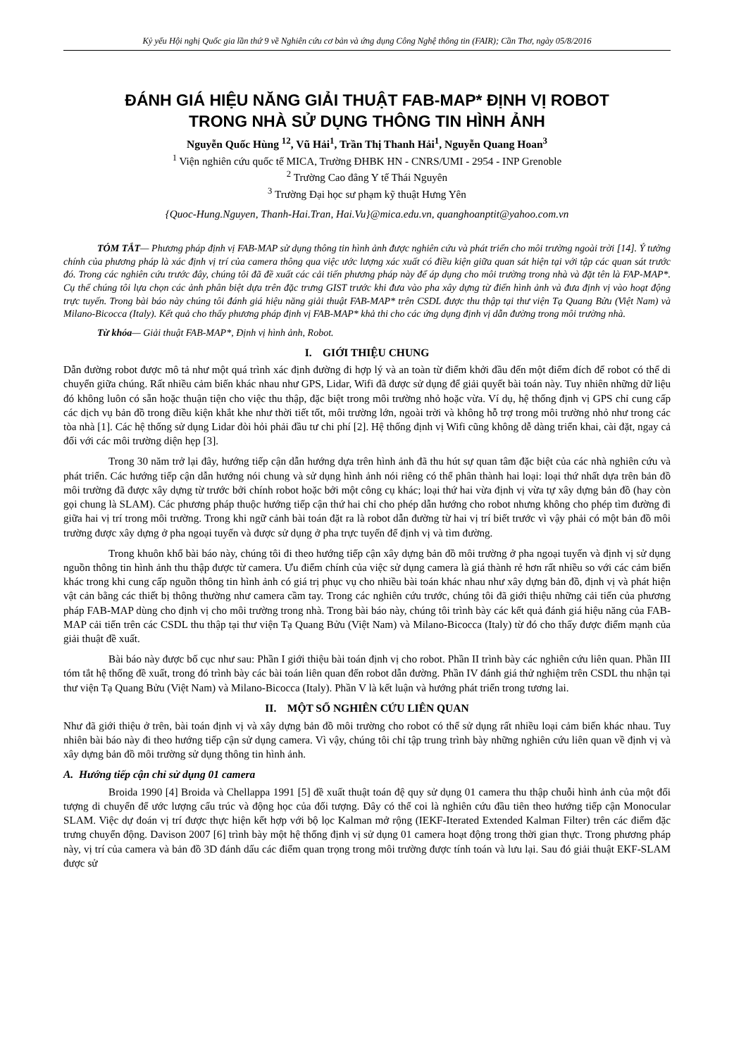Kỷ yếu Hội nghị Quốc gia lần thứ 9 về Nghiên cứu cơ bản và ứng dụng Công Nghệ thông tin (FAIR); Cần Thơ, ngày 05/8/2016
ĐÁNH GIÁ HIỆU NĂNG GIẢI THUẬT FAB-MAP* ĐỊNH VỊ ROBOT
TRONG NHÀ SỬ DỤNG THÔNG TIN HÌNH ẢNH
Nguyễn Quốc Hùng <sup>12</sup>, Vũ Hải<sup>1</sup>, Trần Thị Thanh Hải<sup>1</sup>, Nguyễn Quang Hoan<sup>3</sup>
<sup>1</sup> Viện nghiên cứu quốc tế MICA, Trường ĐHBK HN - CNRS/UMI - 2954 - INP Grenoble
<sup>2</sup> Trường Cao đẳng Y tế Thái Nguyên
<sup>3</sup> Trường Đại học sư phạm kỹ thuật Hưng Yên
{Quoc-Hung.Nguyen, Thanh-Hai.Tran, Hai.Vu}@mica.edu.vn, quanghoanptit@yahoo.com.vn
TÓM TẮT— Phương pháp định vị FAB-MAP sử dụng thông tin hình ảnh được nghiên cứu và phát triển cho môi trường ngoài trời [14]. Ý tưởng chính của phương pháp là xác định vị trí của camera thông qua việc ước lượng xác xuất có điều kiện giữa quan sát hiện tại với tập các quan sát trước đó. Trong các nghiên cứu trước đây, chúng tôi đã đề xuất các cải tiến phương pháp này để áp dụng cho môi trường trong nhà và đặt tên là FAP-MAP*. Cụ thể chúng tôi lựa chọn các ảnh phân biệt dựa trên đặc trưng GIST trước khi đưa vào pha xây dựng từ điển hình ảnh và đưa định vị vào hoạt động trực tuyến. Trong bài báo này chúng tôi đánh giá hiệu năng giải thuật FAB-MAP* trên CSDL được thu thập tại thư viện Tạ Quang Bửu (Việt Nam) và Milano-Bicocca (Italy). Kết quả cho thấy phương pháp định vị FAB-MAP* khả thi cho các ứng dụng định vị dẫn đường trong môi trường nhà.
Từ khóa— Giải thuật FAB-MAP*, Định vị hình ảnh, Robot.
I. GIỚI THIỆU CHUNG
Dẫn đường robot được mô tả như một quá trình xác định đường đi hợp lý và an toàn từ điểm khởi đầu đến một điểm đích để robot có thể di chuyển giữa chúng. Rất nhiều cảm biến khác nhau như GPS, Lidar, Wifi đã được sử dụng để giải quyết bài toán này. Tuy nhiên những dữ liệu đó không luôn có sẵn hoặc thuận tiện cho việc thu thập, đặc biệt trong môi trường nhỏ hoặc vừa. Ví dụ, hệ thống định vị GPS chỉ cung cấp các dịch vụ bản đồ trong điều kiện khắt khe như thời tiết tốt, môi trường lớn, ngoài trời và không hỗ trợ trong môi trường nhỏ như trong các tòa nhà [1]. Các hệ thống sử dụng Lidar đòi hỏi phải đầu tư chi phí [2]. Hệ thống định vị Wifi cũng không dễ dàng triển khai, cài đặt, ngay cả đối với các môi trường diện hẹp [3].
Trong 30 năm trở lại đây, hướng tiếp cận dẫn hướng dựa trên hình ảnh đã thu hút sự quan tâm đặc biệt của các nhà nghiên cứu và phát triển. Các hướng tiếp cận dẫn hướng nói chung và sử dụng hình ảnh nói riêng có thể phân thành hai loại: loại thứ nhất dựa trên bản đồ môi trường đã được xây dựng từ trước bởi chính robot hoặc bởi một công cụ khác; loại thứ hai vừa định vị vừa tự xây dựng bản đồ (hay còn gọi chung là SLAM). Các phương pháp thuộc hướng tiếp cận thứ hai chỉ cho phép dẫn hướng cho robot nhưng không cho phép tìm đường đi giữa hai vị trí trong môi trường. Trong khi ngữ cảnh bài toán đặt ra là robot dẫn đường từ hai vị trí biết trước vì vậy phải có một bản đồ môi trường được xây dựng ở pha ngoại tuyến và được sử dụng ở pha trực tuyến để định vị và tìm đường.
Trong khuôn khổ bài báo này, chúng tôi đi theo hướng tiếp cận xây dựng bản đồ môi trường ở pha ngoại tuyến và định vị sử dụng nguồn thông tin hình ảnh thu thập được từ camera. Ưu điểm chính của việc sử dụng camera là giá thành rẻ hơn rất nhiều so với các cảm biến khác trong khi cung cấp nguồn thông tin hình ảnh có giá trị phục vụ cho nhiều bài toán khác nhau như xây dựng bản đồ, định vị và phát hiện vật cản bằng các thiết bị thông thường như camera cầm tay. Trong các nghiên cứu trước, chúng tôi đã giới thiệu những cải tiến của phương pháp FAB-MAP dùng cho định vị cho môi trường trong nhà. Trong bài báo này, chúng tôi trình bày các kết quả đánh giá hiệu năng của FAB-MAP cải tiến trên các CSDL thu thập tại thư viện Tạ Quang Bửu (Việt Nam) và Milano-Bicocca (Italy) từ đó cho thấy được điểm mạnh của giải thuật đề xuất.
Bài báo này được bố cục như sau: Phần I giới thiệu bài toán định vị cho robot. Phần II trình bày các nghiên cứu liên quan. Phần III tóm tắt hệ thống đề xuất, trong đó trình bày các bài toán liên quan đến robot dẫn đường. Phần IV đánh giá thử nghiệm trên CSDL thu nhận tại thư viện Tạ Quang Bửu (Việt Nam) và Milano-Bicocca (Italy). Phần V là kết luận và hướng phát triển trong tương lai.
II. MỘT SỐ NGHIÊN CỨU LIÊN QUAN
Như đã giới thiệu ở trên, bài toán định vị và xây dựng bản đồ môi trường cho robot có thể sử dụng rất nhiều loại cảm biến khác nhau. Tuy nhiên bài báo này đi theo hướng tiếp cận sử dụng camera. Vì vậy, chúng tôi chỉ tập trung trình bày những nghiên cứu liên quan về định vị và xây dựng bản đồ môi trường sử dụng thông tin hình ảnh.
A. Hướng tiếp cận chỉ sử dụng 01 camera
Broida 1990 [4] Broida và Chellappa 1991 [5] đề xuất thuật toán đệ quy sử dụng 01 camera thu thập chuỗi hình ảnh của một đối tượng di chuyển để ước lượng cấu trúc và động học của đối tượng. Đây có thể coi là nghiên cứu đầu tiên theo hướng tiếp cận Monocular SLAM. Việc dự đoán vị trí được thực hiện kết hợp với bộ lọc Kalman mở rộng (IEKF-Iterated Extended Kalman Filter) trên các điểm đặc trưng chuyển động. Davison 2007 [6] trình bày một hệ thống định vị sử dụng 01 camera hoạt động trong thời gian thực. Trong phương pháp này, vị trí của camera và bản đồ 3D đánh dấu các điểm quan trọng trong môi trường được tính toán và lưu lại. Sau đó giải thuật EKF-SLAM được sử